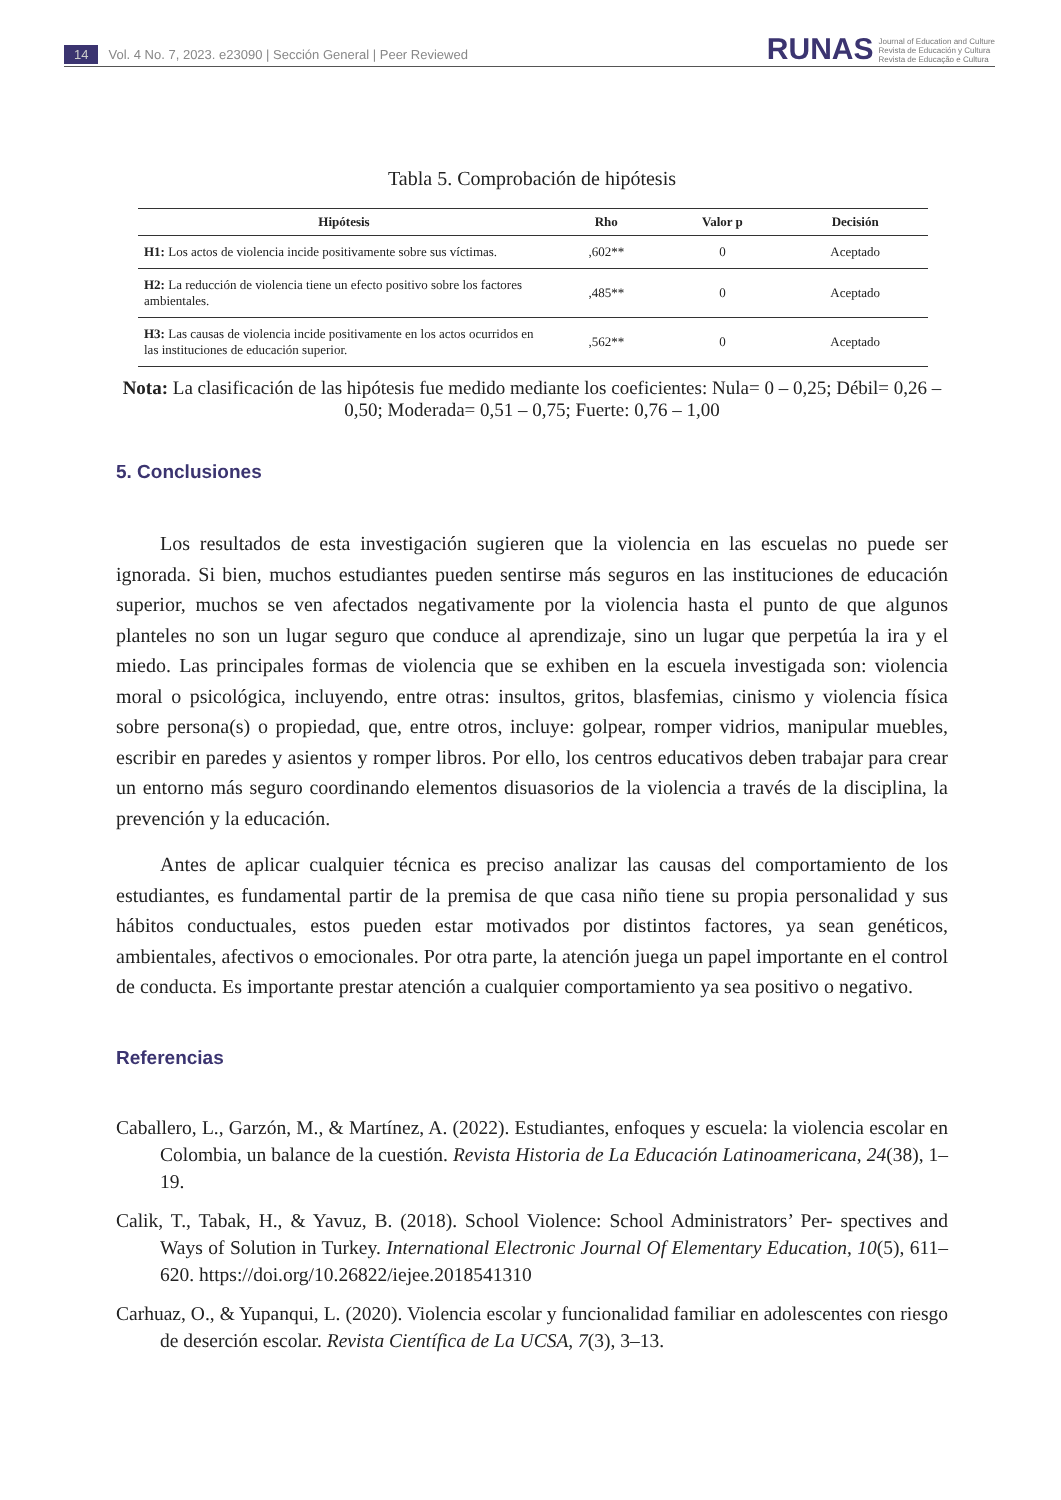14 Vol. 4 No. 7, 2023. e23090 | Sección General | Peer Reviewed
RUNAS Journal of Education and Culture
Revista de Educación y Cultura
Revista de Educação e Cultura
Tabla 5. Comprobación de hipótesis
| Hipótesis | Rho | Valor p | Decisión |
| --- | --- | --- | --- |
| H1: Los actos de violencia incide positivamente sobre sus víctimas. | ,602** | 0 | Aceptado |
| H2: La reducción de violencia tiene un efecto positivo sobre los factores ambientales. | ,485** | 0 | Aceptado |
| H3: Las causas de violencia incide positivamente en los actos ocurridos en las instituciones de educación superior. | ,562** | 0 | Aceptado |
Nota: La clasificación de las hipótesis fue medido mediante los coeficientes: Nula= 0 – 0,25; Débil= 0,26 – 0,50; Moderada= 0,51 – 0,75; Fuerte: 0,76 – 1,00
5. Conclusiones
Los resultados de esta investigación sugieren que la violencia en las escuelas no puede ser ignorada. Si bien, muchos estudiantes pueden sentirse más seguros en las instituciones de educación superior, muchos se ven afectados negativamente por la violencia hasta el punto de que algunos planteles no son un lugar seguro que conduce al aprendizaje, sino un lugar que perpetúa la ira y el miedo. Las principales formas de violencia que se exhiben en la escuela investigada son: violencia moral o psicológica, incluyendo, entre otras: insultos, gritos, blasfemias, cinismo y violencia física sobre persona(s) o propiedad, que, entre otros, incluye: golpear, romper vidrios, manipular muebles, escribir en paredes y asientos y romper libros. Por ello, los centros educativos deben trabajar para crear un entorno más seguro coordinando elementos disuasorios de la violencia a través de la disciplina, la prevención y la educación.
Antes de aplicar cualquier técnica es preciso analizar las causas del comportamiento de los estudiantes, es fundamental partir de la premisa de que casa niño tiene su propia personalidad y sus hábitos conductuales, estos pueden estar motivados por distintos factores, ya sean genéticos, ambientales, afectivos o emocionales. Por otra parte, la atención juega un papel importante en el control de conducta. Es importante prestar atención a cualquier comportamiento ya sea positivo o negativo.
Referencias
Caballero, L., Garzón, M., & Martínez, A. (2022). Estudiantes, enfoques y escuela: la violencia escolar en Colombia, un balance de la cuestión. Revista Historia de La Educación Latinoamericana, 24(38), 1–19.
Calik, T., Tabak, H., & Yavuz, B. (2018). School Violence: School Administrators’ Per- spectives and Ways of Solution in Turkey. International Electronic Journal Of Elementary Education, 10(5), 611–620. https://doi.org/10.26822/iejee.2018541310
Carhuaz, O., & Yupanqui, L. (2020). Violencia escolar y funcionalidad familiar en adolescentes con riesgo de deserción escolar. Revista Científica de La UCSA, 7(3), 3–13.